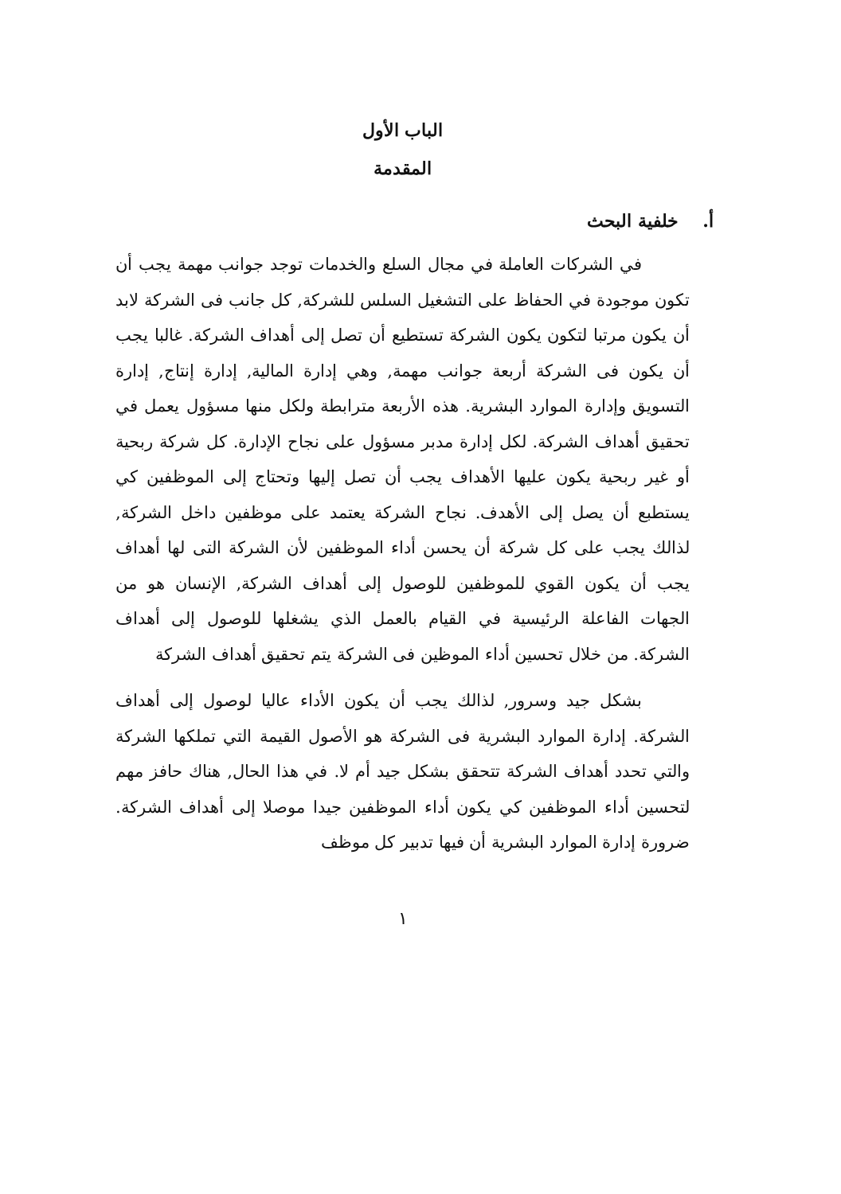الباب الأول
المقدمة
أ. خلفية البحث
في الشركات العاملة في مجال السلع والخدمات توجد جوانب مهمة يجب أن تكون موجودة في الحفاظ على التشغيل السلس للشركة, كل جانب فى الشركة لابد أن يكون مرتبا لتكون يكون الشركة تستطيع أن تصل إلى أهداف الشركة. غالبا يجب أن يكون فى الشركة أربعة جوانب مهمة, وهي إدارة المالية, إدارة إنتاج, إدارة التسويق وإدارة الموارد البشرية. هذه الأربعة مترابطة ولكل منها مسؤول يعمل في تحقيق أهداف الشركة. لكل إدارة مدبر مسؤول على نجاح الإدارة. كل شركة ربحية أو غير ربحية يكون عليها الأهداف يجب أن تصل إليها وتحتاج إلى الموظفين كي يستطبع أن يصل إلى الأهدف. نجاح الشركة يعتمد على موظفين داخل الشركة, لذالك يجب على كل شركة أن يحسن أداء الموظفين لأن الشركة التى لها أهداف يجب أن يكون القوي للموظفين للوصول إلى أهداف الشركة, الإنسان هو من الجهات الفاعلة الرئيسية في القيام بالعمل الذي يشغلها للوصول إلى أهداف الشركة. من خلال تحسين أداء الموظين فى الشركة يتم تحقيق أهداف الشركة
بشكل جيد وسرور, لذالك يجب أن يكون الأداء عاليا لوصول إلى أهداف الشركة. إدارة الموارد البشرية فى الشركة هو الأصول القيمة التي تملكها الشركة والتي تحدد أهداف الشركة تتحقق بشكل جيد أم لا. في هذا الحال, هناك حافز مهم لتحسين أداء الموظفين كي يكون أداء الموظفين جيدا موصلا إلى أهداف الشركة. ضرورة إدارة الموارد البشرية أن فيها تدبير كل موظف
١